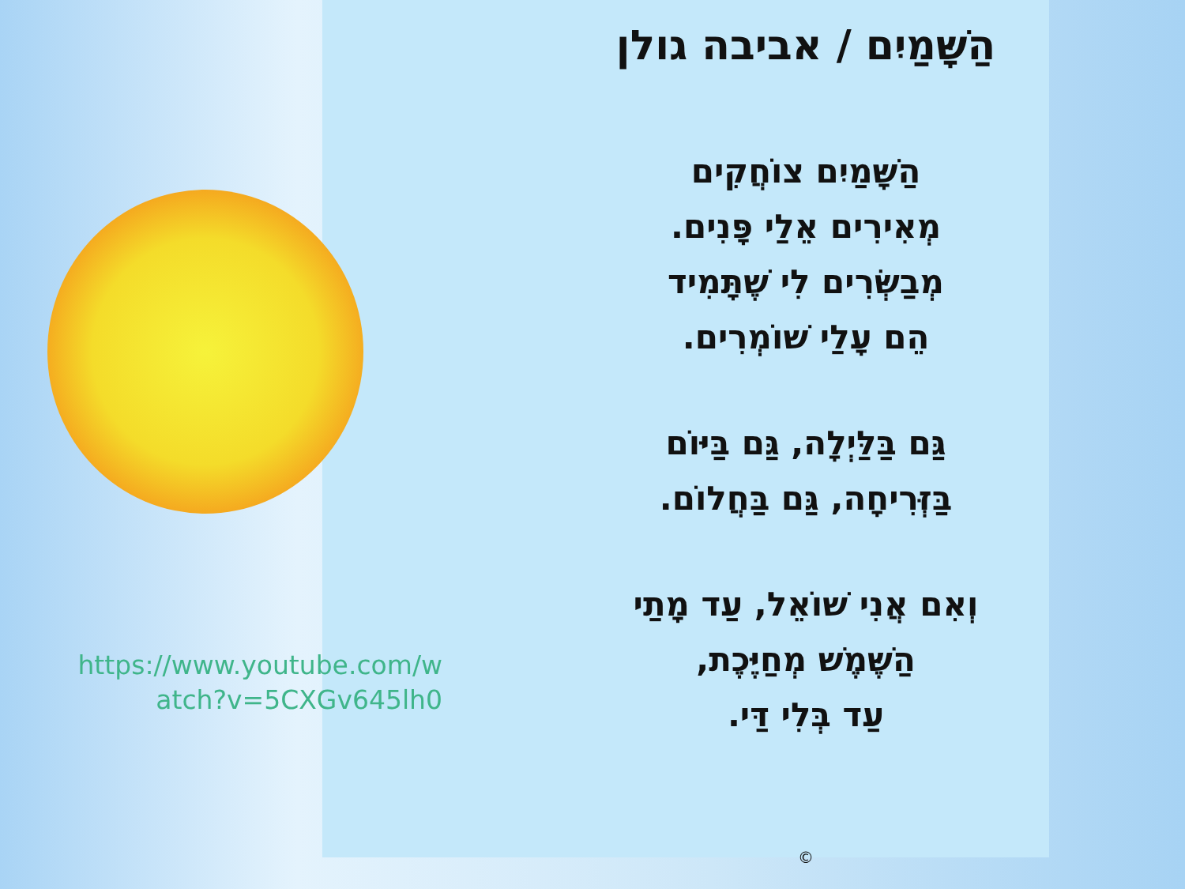https://www.youtube.com/w
atch?v=5CXGv645lh0
הַשָּׁמַיִם / אביבה גולן
הַשָּׁמַיִם צוֹחֲקִים
מְאִירִים אֵלַי פָּנִים.
מְבַשְּׂרִים לִי שֶׁתָּמִיד
הֵם עָלַי שׁוֹמְרִים.
גַּם בַּלַּיְלָה, גַּם בַּיּוֹם
בַּזְּרִיחָה, גַּם בַּחֲלוֹם.
וְאִם אֲנִי שׁוֹאֵל, עַד מָתַי
הַשֶּׁמֶשׁ מְחַיֶּכֶת,
עַד בְּלִי דַּי.
©